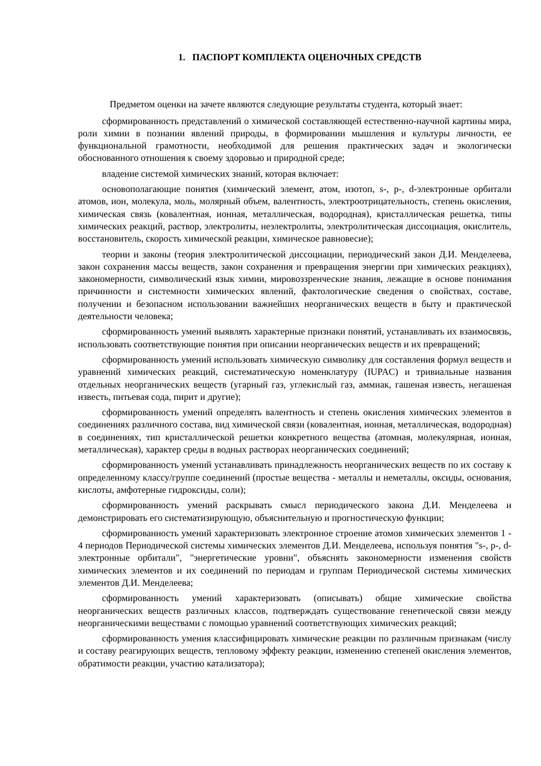1. ПАСПОРТ КОМПЛЕКТА ОЦЕНОЧНЫХ СРЕДСТВ
Предметом оценки на зачете являются следующие результаты студента, который знает:
сформированность представлений о химической составляющей естественно-научной картины мира, роли химии в познании явлений природы, в формировании мышления и культуры личности, ее функциональной грамотности, необходимой для решения практических задач и экологически обоснованного отношения к своему здоровью и природной среде;
владение системой химических знаний, которая включает:
основополагающие понятия (химический элемент, атом, изотоп, s-, p-, d-электронные орбитали атомов, ион, молекула, моль, молярный объем, валентность, электроотрицательность, степень окисления, химическая связь (ковалентная, ионная, металлическая, водородная), кристаллическая решетка, типы химических реакций, раствор, электролиты, неэлектролиты, электролитическая диссоциация, окислитель, восстановитель, скорость химической реакции, химическое равновесие);
теории и законы (теория электролитической диссоциации, периодический закон Д.И. Менделеева, закон сохранения массы веществ, закон сохранения и превращения энергии при химических реакциях), закономерности, символический язык химии, мировоззренческие знания, лежащие в основе понимания причинности и системности химических явлений, фактологические сведения о свойствах, составе, получении и безопасном использовании важнейших неорганических веществ в быту и практической деятельности человека;
сформированность умений выявлять характерные признаки понятий, устанавливать их взаимосвязь, использовать соответствующие понятия при описании неорганических веществ и их превращений;
сформированность умений использовать химическую символику для составления формул веществ и уравнений химических реакций, систематическую номенклатуру (IUPAC) и тривиальные названия отдельных неорганических веществ (угарный газ, углекислый газ, аммиак, гашеная известь, негашеная известь, питьевая сода, пирит и другие);
сформированность умений определять валентность и степень окисления химических элементов в соединениях различного состава, вид химической связи (ковалентная, ионная, металлическая, водородная) в соединениях, тип кристаллической решетки конкретного вещества (атомная, молекулярная, ионная, металлическая), характер среды в водных растворах неорганических соединений;
сформированность умений устанавливать принадлежность неорганических веществ по их составу к определенному классу/группе соединений (простые вещества - металлы и неметаллы, оксиды, основания, кислоты, амфотерные гидроксиды, соли);
сформированность умений раскрывать смысл периодического закона Д.И. Менделеева и демонстрировать его систематизирующую, объяснительную и прогностическую функции;
сформированность умений характеризовать электронное строение атомов химических элементов 1 - 4 периодов Периодической системы химических элементов Д.И. Менделеева, используя понятия "s-, p-, d-электронные орбитали", "энергетические уровни", объяснять закономерности изменения свойств химических элементов и их соединений по периодам и группам Периодической системы химических элементов Д.И. Менделеева;
сформированность умений характеризовать (описывать) общие химические свойства неорганических веществ различных классов, подтверждать существование генетической связи между неорганическими веществами с помощью уравнений соответствующих химических реакций;
сформированность умения классифицировать химические реакции по различным признакам (числу и составу реагирующих веществ, тепловому эффекту реакции, изменению степеней окисления элементов, обратимости реакции, участию катализатора);